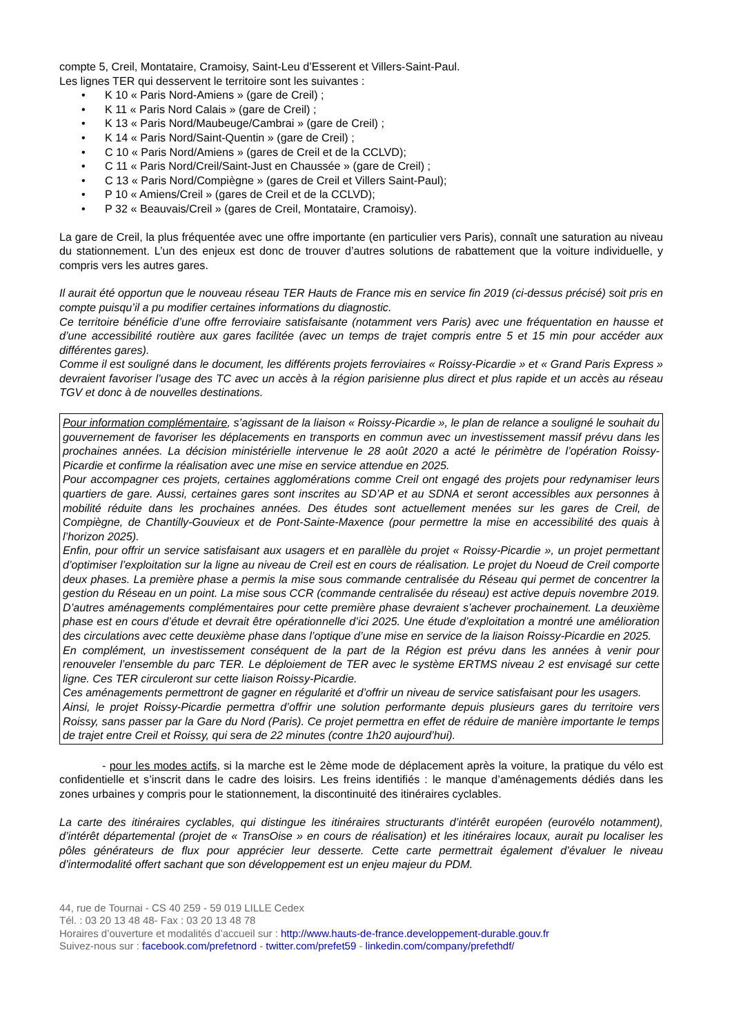compte 5, Creil, Montataire, Cramoisy, Saint-Leu d’Esserent et Villers-Saint-Paul.
Les lignes TER qui desservent le territoire sont les suivantes :
• K 10 « Paris Nord-Amiens » (gare de Creil) ;
• K 11 « Paris Nord Calais » (gare de Creil) ;
• K 13 « Paris Nord/Maubeuge/Cambrai » (gare de Creil) ;
• K 14 « Paris Nord/Saint-Quentin » (gare de Creil) ;
• C 10 « Paris Nord/Amiens » (gares de Creil et de la CCLVD);
• C 11 « Paris Nord/Creil/Saint-Just en Chaussée » (gare de Creil) ;
• C 13 « Paris Nord/Compiègne » (gares de Creil et Villers Saint-Paul);
• P 10 « Amiens/Creil » (gares de Creil et de la CCLVD);
• P 32 « Beauvais/Creil » (gares de Creil, Montataire, Cramoisy).
La gare de Creil, la plus fréquentée avec une offre importante (en particulier vers Paris), connaît une saturation au niveau du stationnement. L’un des enjeux est donc de trouver d’autres solutions de rabattement que la voiture individuelle, y compris vers les autres gares.
Il aurait été opportun que le nouveau réseau TER Hauts de France mis en service fin 2019 (ci-dessus précisé) soit pris en compte puisqu’il a pu modifier certaines informations du diagnostic.
Ce territoire bénéficie d’une offre ferroviaire satisfaisante (notamment vers Paris) avec une fréquentation en hausse et d’une accessibilité routière aux gares facilitée (avec un temps de trajet compris entre 5 et 15 min pour accéder aux différentes gares).
Comme il est souligné dans le document, les différents projets ferroviaires « Roissy-Picardie » et « Grand Paris Express » devraient favoriser l’usage des TC avec un accès à la région parisienne plus direct et plus rapide et un accès au réseau TGV et donc à de nouvelles destinations.
Pour information complémentaire, s’agissant de la liaison « Roissy-Picardie », le plan de relance a souligné le souhait du gouvernement de favoriser les déplacements en transports en commun avec un investissement massif prévu dans les prochaines années. La décision ministérielle intervenue le 28 août 2020 a acté le périmètre de l’opération Roissy-Picardie et confirme la réalisation avec une mise en service attendue en 2025.
Pour accompagner ces projets, certaines agglomérations comme Creil ont engagé des projets pour redynamiser leurs quartiers de gare. Aussi, certaines gares sont inscrites au SD’AP et au SDNA et seront accessibles aux personnes à mobilité réduite dans les prochaines années. Des études sont actuellement menées sur les gares de Creil, de Compiègne, de Chantilly-Gouvieux et de Pont-Sainte-Maxence (pour permettre la mise en accessibilité des quais à l’horizon 2025).
Enfin, pour offrir un service satisfaisant aux usagers et en parallèle du projet « Roissy-Picardie », un projet permettant d’optimiser l’exploitation sur la ligne au niveau de Creil est en cours de réalisation. Le projet du Noeud de Creil comporte deux phases. La première phase a permis la mise sous commande centralisée du Réseau qui permet de concentrer la gestion du Réseau en un point. La mise sous CCR (commande centralisée du réseau) est active depuis novembre 2019. D’autres aménagements complémentaires pour cette première phase devraient s’achever prochainement. La deuxième phase est en cours d’étude et devrait être opérationnelle d’ici 2025. Une étude d’exploitation a montré une amélioration des circulations avec cette deuxième phase dans l’optique d’une mise en service de la liaison Roissy-Picardie en 2025.
En complément, un investissement conséquent de la part de la Région est prévu dans les années à venir pour renouveler l’ensemble du parc TER. Le déploiement de TER avec le système ERTMS niveau 2 est envisagé sur cette ligne. Ces TER circuleront sur cette liaison Roissy-Picardie.
Ces aménagements permettront de gagner en régularité et d’offrir un niveau de service satisfaisant pour les usagers.
Ainsi, le projet Roissy-Picardie permettra d’offrir une solution performante depuis plusieurs gares du territoire vers Roissy, sans passer par la Gare du Nord (Paris). Ce projet permettra en effet de réduire de manière importante le temps de trajet entre Creil et Roissy, qui sera de 22 minutes (contre 1h20 aujourd’hui).
- pour les modes actifs, si la marche est le 2ème mode de déplacement après la voiture, la pratique du vélo est confidentielle et s’inscrit dans le cadre des loisirs. Les freins identifiés : le manque d’aménagements dédiés dans les zones urbaines y compris pour le stationnement, la discontinuité des itinéraires cyclables.
La carte des itinéraires cyclables, qui distingue les itinéraires structurants d’intérêt européen (eurovélo notamment), d’intérêt départemental (projet de « TransOise » en cours de réalisation) et les itinéraires locaux, aurait pu localiser les pôles générateurs de flux pour apprécier leur desserte. Cette carte permettrait également d’évaluer le niveau d’intermodalité offert sachant que son développement est un enjeu majeur du PDM.
44, rue de Tournai - CS 40 259 - 59 019 LILLE Cedex
Tél. : 03 20 13 48 48- Fax : 03 20 13 48 78
Horaires d’ouverture et modalités d’accueil sur : http://www.hauts-de-france.developpement-durable.gouv.fr
Suivez-nous sur : facebook.com/prefetnord - twitter.com/prefet59 - linkedin.com/company/prefethdf/